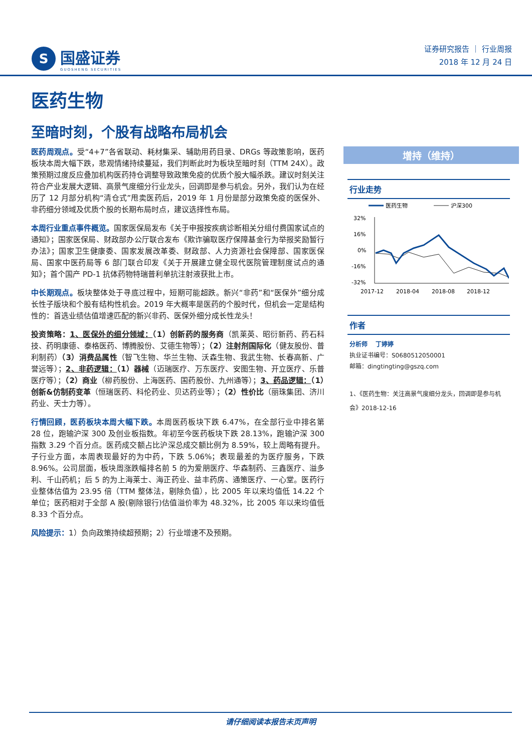S
国盛证券
GUOSHENG SECURITIES
证券研究报告 ｜ 行业周报
2018 年 12 月 24 日
医药生物
至暗时刻，个股有战略布局机会
医药周观点。受“4+7”各省联动、耗材集采、辅助用药目录、DRGs 等政策影响，医药板块本周大幅下跌，悲观情绪持续蔓延，我们判断此时为板块至暗时刻（TTM 24X）。政策预期过度反应叠加机构医药持仓调整导致政策免疫的优质个股大幅杀跌。建议时刻关注符合产业发展大逻辑、高景气度细分行业龙头，回调即是参与机会。另外，我们认为在经历了 12 月部分机构“清仓式”甩卖医药后，2019 年 1 月份是部分政策免疫的医保外、非药细分领域及优质个股的长期布局时点，建议选择性布局。
本周行业重点事件概览。国家医保局发布《关于申报按疾病诊断相关分组付费国家试点的通知》；国家医保局、财政部办公厅联合发布《欺诈骗取医疗保障基金行为举报奖励暂行办法》；国家卫生健康委、国家发展改革委、财政部、人力资源社会保障部、国家医保局、国家中医药局等 6 部门联合印发《关于开展建立健全现代医院管理制度试点的通知》；首个国产 PD-1 抗体药物特瑞普利单抗注射液获批上市。
中长期观点。板块整体处于寻底过程中，短期可能超跌。新兴“非药”和“医保外”细分成长性子版块和个股有结构性机会。2019 年大概率是医药的个股时代，但机会一定是结构性的：首选业绩估值增速匹配的新兴非药、医保外细分成长性龙头！
投资策略：1、医保外的细分领域：（1）创新药的服务商（凯莱英、昭衍新药、药石科技、药明康德、泰格医药、博腾股份、艾德生物等）；（2）注射剂国际化（健友股份、普利制药）（3）消费品属性（智飞生物、华兰生物、沃森生物、我武生物、长春高新、广誉远等）；2、非药逻辑：（1）器械（迈瑞医疗、万东医疗、安图生物、开立医疗、乐普医疗等）；（2）商业（柳药股份、上海医药、国药股份、九州通等）；3、药品逻辑：（1）创新&仿制药变革（恒瑞医药、科伦药业、贝达药业等）；（2）性价比（丽珠集团、济川药业、天士力等）。
行情回顾，医药板块本周大幅下跌。本周医药板块下跌 6.47%，在全部行业中排名第 28 位，跑输沪深 300 及创业板指数。年初至今医药板块下跌 28.13%，跑输沪深 300 指数 3.29 个百分点。医药成交额占比沪深总成交额比例为 8.59%，较上周略有提升。子行业方面，本周表现最好的为中药，下跌 5.06%；表现最差的为医疗服务，下跌 8.96%。公司层面，板块周涨跌幅排名前 5 的为爱朋医疗、华森制药、三鑫医疗、溢多利、千山药机；后 5 的为上海莱士、海正药业、益丰药房、通策医疗、一心堂。医药行业整体估值为 23.95 倍（TTM 整体法，剔除负值），比 2005 年以来均值低 14.22 个单位；医药相对于全部 A 股(剔除银行)估值溢价率为 48.32%，比 2005 年以来均值低 8.33 个百分点。
风险提示：1）负向政策持续超预期；2）行业增速不及预期。
增持（维持）
行业走势
医药生物
沪深300
32%
16%
0%
-16%
-32%
2017-12
2018-04
2018-08
2018-12
作者
分析师　 丁婷婷
执业证书编号：S0680512050001
邮箱：dingtingting@gszq.com
1、《医药生物：关注高景气度细分龙头，回调即是参与机会》2018-12-16
请仔细阅读本报告末页声明